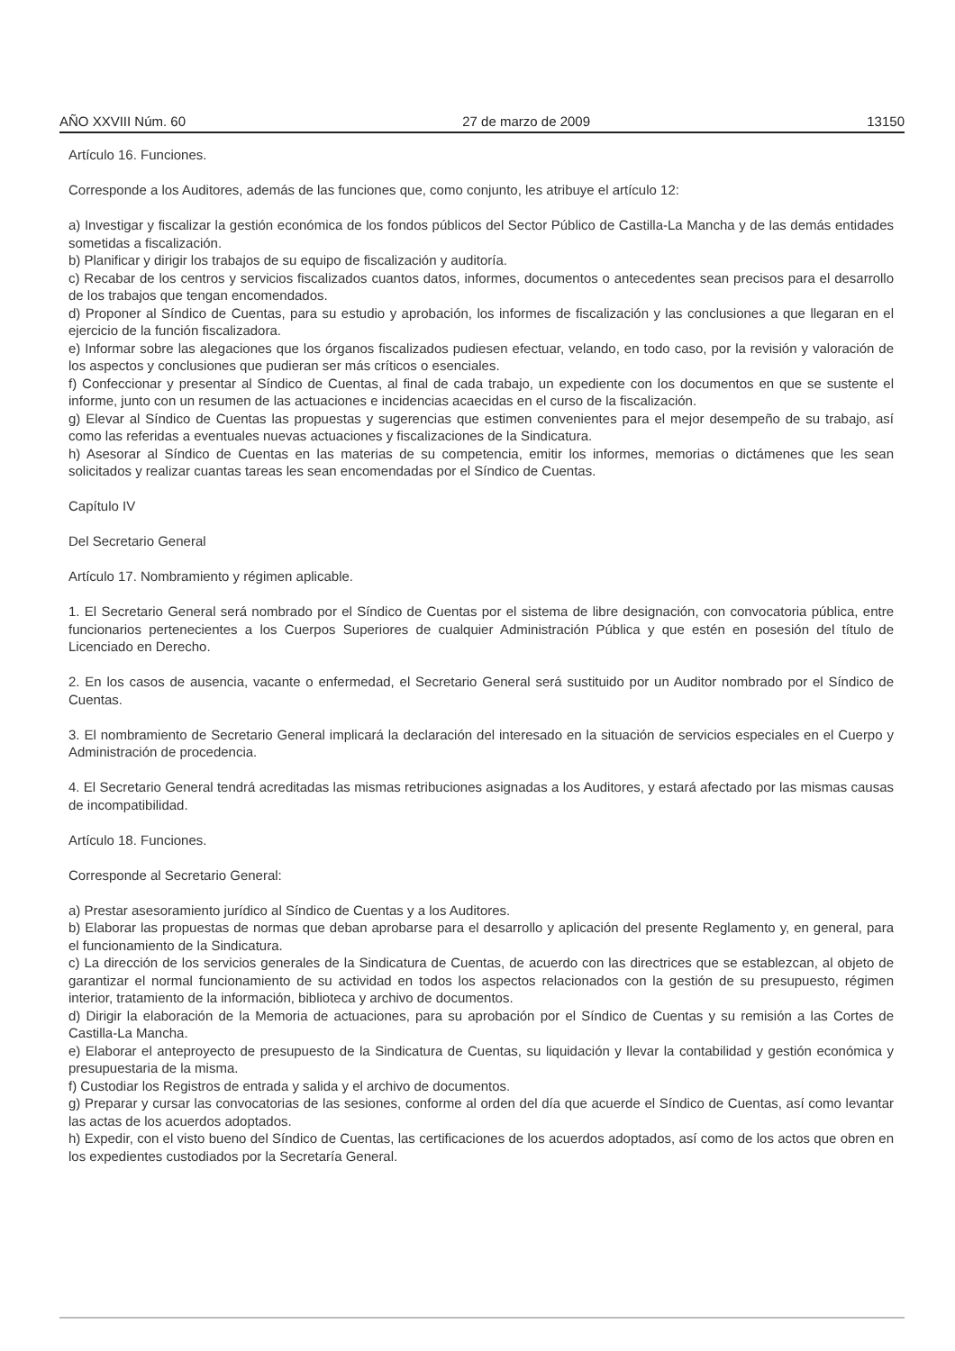AÑO XXVIII Núm. 60 27 de marzo de 2009 13150
Artículo 16. Funciones.
Corresponde a los Auditores, además de las funciones que, como conjunto, les atribuye el artículo 12:
a) Investigar y fiscalizar la gestión económica de los fondos públicos del Sector Público de Castilla-La Mancha y de las demás entidades sometidas a fiscalización.
b) Planificar y dirigir los trabajos de su equipo de fiscalización y auditoría.
c) Recabar de los centros y servicios fiscalizados cuantos datos, informes, documentos o antecedentes sean precisos para el desarrollo de los trabajos que tengan encomendados.
d) Proponer al Síndico de Cuentas, para su estudio y aprobación, los informes de fiscalización y las conclusiones a que llegaran en el ejercicio de la función fiscalizadora.
e) Informar sobre las alegaciones que los órganos fiscalizados pudiesen efectuar, velando, en todo caso, por la revisión y valoración de los aspectos y conclusiones que pudieran ser más críticos o esenciales.
f) Confeccionar y presentar al Síndico de Cuentas, al final de cada trabajo, un expediente con los documentos en que se sustente el informe, junto con un resumen de las actuaciones e incidencias acaecidas en el curso de la fiscalización.
g) Elevar al Síndico de Cuentas las propuestas y sugerencias que estimen convenientes para el mejor desempeño de su trabajo, así como las referidas a eventuales nuevas actuaciones y fiscalizaciones de la Sindicatura.
h) Asesorar al Síndico de Cuentas en las materias de su competencia, emitir los informes, memorias o dictámenes que les sean solicitados y realizar cuantas tareas les sean encomendadas por el Síndico de Cuentas.
Capítulo IV
Del Secretario General
Artículo 17. Nombramiento y régimen aplicable.
1. El Secretario General será nombrado por el Síndico de Cuentas por el sistema de libre designación, con convocatoria pública, entre funcionarios pertenecientes a los Cuerpos Superiores de cualquier Administración Pública y que estén en posesión del título de Licenciado en Derecho.
2. En los casos de ausencia, vacante o enfermedad, el Secretario General será sustituido por un Auditor nombrado por el Síndico de Cuentas.
3. El nombramiento de Secretario General implicará la declaración del interesado en la situación de servicios especiales en el Cuerpo y Administración de procedencia.
4. El Secretario General tendrá acreditadas las mismas retribuciones asignadas a los Auditores, y estará afectado por las mismas causas de incompatibilidad.
Artículo 18. Funciones.
Corresponde al Secretario General:
a) Prestar asesoramiento jurídico al Síndico de Cuentas y a los Auditores.
b) Elaborar las propuestas de normas que deban aprobarse para el desarrollo y aplicación del presente Reglamento y, en general, para el funcionamiento de la Sindicatura.
c) La dirección de los servicios generales de la Sindicatura de Cuentas, de acuerdo con las directrices que se establezcan, al objeto de garantizar el normal funcionamiento de su actividad en todos los aspectos relacionados con la gestión de su presupuesto, régimen interior, tratamiento de la información, biblioteca y archivo de documentos.
d) Dirigir la elaboración de la Memoria de actuaciones, para su aprobación por el Síndico de Cuentas y su remisión a las Cortes de Castilla-La Mancha.
e) Elaborar el anteproyecto de presupuesto de la Sindicatura de Cuentas, su liquidación y llevar la contabilidad y gestión económica y presupuestaria de la misma.
f) Custodiar los Registros de entrada y salida y el archivo de documentos.
g) Preparar y cursar las convocatorias de las sesiones, conforme al orden del día que acuerde el Síndico de Cuentas, así como levantar las actas de los acuerdos adoptados.
h) Expedir, con el visto bueno del Síndico de Cuentas, las certificaciones de los acuerdos adoptados, así como de los actos que obren en los expedientes custodiados por la Secretaría General.